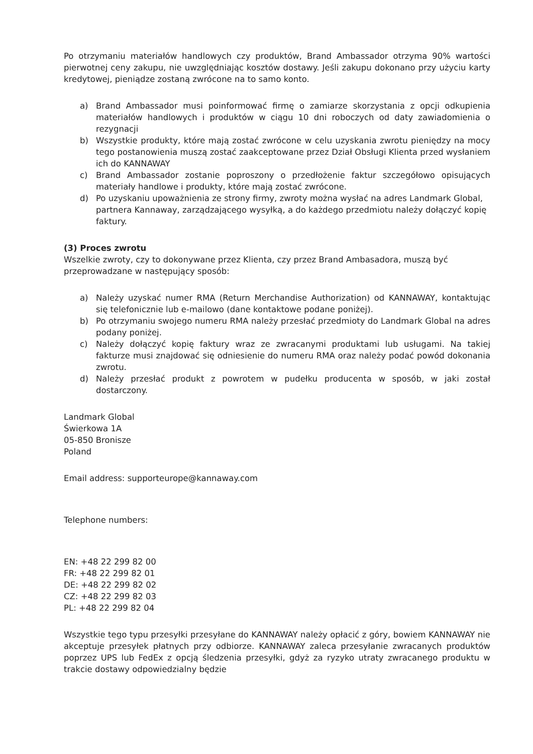Po otrzymaniu materiałów handlowych czy produktów, Brand Ambassador otrzyma 90% wartości pierwotnej ceny zakupu, nie uwzględniając kosztów dostawy. Jeśli zakupu dokonano przy użyciu karty kredytowej, pieniądze zostaną zwrócone na to samo konto.
a) Brand Ambassador musi poinformować firmę o zamiarze skorzystania z opcji odkupienia materiałów handlowych i produktów w ciągu 10 dni roboczych od daty zawiadomienia o rezygnacji
b) Wszystkie produkty, które mają zostać zwrócone w celu uzyskania zwrotu pieniędzy na mocy tego postanowienia muszą zostać zaakceptowane przez Dział Obsługi Klienta przed wysłaniem ich do KANNAWAY
c) Brand Ambassador zostanie poproszony o przedłożenie faktur szczegółowo opisujących materiały handlowe i produkty, które mają zostać zwrócone.
d) Po uzyskaniu upoważnienia ze strony firmy, zwroty można wysłać na adres Landmark Global, partnera Kannaway, zarządzającego wysyłką, a do każdego przedmiotu należy dołączyć kopię faktury.
(3) Proces zwrotu
Wszelkie zwroty, czy to dokonywane przez Klienta, czy przez Brand Ambasadora, muszą być przeprowadzane w następujący sposób:
a) Należy uzyskać numer RMA (Return Merchandise Authorization) od KANNAWAY, kontaktując się telefonicznie lub e-mailowo (dane kontaktowe podane poniżej).
b) Po otrzymaniu swojego numeru RMA należy przesłać przedmioty do Landmark Global na adres podany poniżej.
c) Należy dołączyć kopię faktury wraz ze zwracanymi produktami lub usługami. Na takiej fakturze musi znajdować się odniesienie do numeru RMA oraz należy podać powód dokonania zwrotu.
d) Należy przesłać produkt z powrotem w pudełku producenta w sposób, w jaki został dostarczony.
Landmark Global
Świerkowa 1A
05-850 Bronisze
Poland
Email address: supporteurope@kannaway.com
Telephone numbers:
EN: +48 22 299 82 00
FR: +48 22 299 82 01
DE: +48 22 299 82 02
CZ: +48 22 299 82 03
PL: +48 22 299 82 04
Wszystkie tego typu przesyłki przesyłane do KANNAWAY należy opłacić z góry, bowiem KANNAWAY nie akceptuje przesyłek płatnych przy odbiorze. KANNAWAY zaleca przesyłanie zwracanych produktów poprzez UPS lub FedEx z opcją śledzenia przesyłki, gdyż za ryzyko utraty zwracanego produktu w trakcie dostawy odpowiedzialny będzie